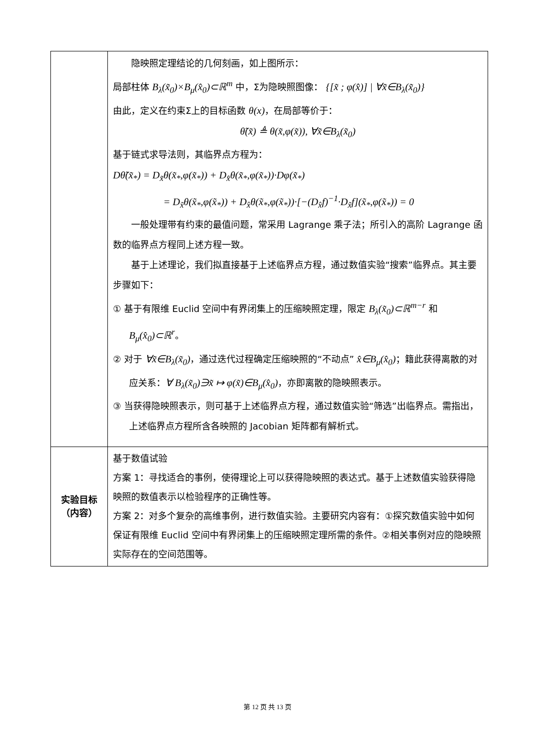| | 隐映照定理结论的几何刻画，如上图所示： 局部柱体 B<sub>λ</sub>(x̃<sub>0</sub>)×B<sub>μ</sub>(x̂<sub>0</sub>)⊂ℝ<sup>m</sup> 中，Σ为隐映照图像： {[x̃ ; φ(x̂)] / ∀x̃∈B<sub>λ</sub>(x̃<sub>0</sub>)} 由此，定义在约束Σ上的目标函数 θ(x) ，在局部等价于： θ̃(x̃) ≜ θ(x̃,φ(x̃)), ∀x̃∈B<sub>λ</sub>(x̃<sub>0</sub>) 基于链式求导法则，其临界点方程为： Dθ̃(x̃<sub>*</sub>) = D<sub>x̃</sub>θ(x̃<sub>*</sub>,φ(x̃<sub>*</sub>)) + D<sub>x̂</sub>θ(x̃<sub>*</sub>,φ(x̃<sub>*</sub>))·Dφ(x̃<sub>*</sub>) = D<sub>x̃</sub>θ(x̃<sub>*</sub>,φ(x̃<sub>*</sub>)) + D<sub>x̂</sub>θ(x̃<sub>*</sub>,φ(x̃<sub>*</sub>))·[−(D<sub>x̂</sub>f)<sup>−1</sup>·D<sub>x̃</sub>f](x̃<sub>*</sub>,φ(x̃<sub>*</sub>)) = 0 一般处理带有约束的最值问题，常采用 Lagrange 乘子法；所引入的高阶 Lagrange 函数的临界点方程同上述方程一致。 基于上述理论，我们拟直接基于上述临界点方程，通过数值实验“搜索”临界点。其主要步骤如下： ① 基于有限维 Euclid 空间中有界闭集上的压缩映照定理，限定 B<sub>λ</sub>(x̃<sub>0</sub>)⊂ℝ<sup>m−r</sup> 和 B<sub>μ</sub>(x̂<sub>0</sub>)⊂ℝ<sup>r</sup> 。 ② 对于 ∀x̃∈B<sub>λ</sub>(x̃<sub>0</sub>) ，通过迭代过程确定压缩映照的“不动点” x̂∈B<sub>μ</sub>(x̂<sub>0</sub>) ；籍此获得离散的对应关系： ∀ B<sub>λ</sub>(x̃<sub>0</sub>)∋x̃ ↦ φ(x̃)∈B<sub>μ</sub>(x̂<sub>0</sub>) ，亦即离散的隐映照表示。 ③ 当获得隐映照表示，则可基于上述临界点方程，通过数值实验“筛选”出临界点。需指出，上述临界点方程所含各映照的 Jacobian 矩阵都有解析式。 |
| 实验目标 （内容） | 基于数值试验 方案 1：寻找适合的事例，使得理论上可以获得隐映照的表达式。基于上述数值实验获得隐映照的数值表示以检验程序的正确性等。 方案 2：对多个复杂的高维事例，进行数值实验。主要研究内容有：①探究数值实验中如何保证有限维 Euclid 空间中有界闭集上的压缩映照定理所需的条件。②相关事例对应的隐映照实际存在的空间范围等。 |
第 12 页 共 13 页